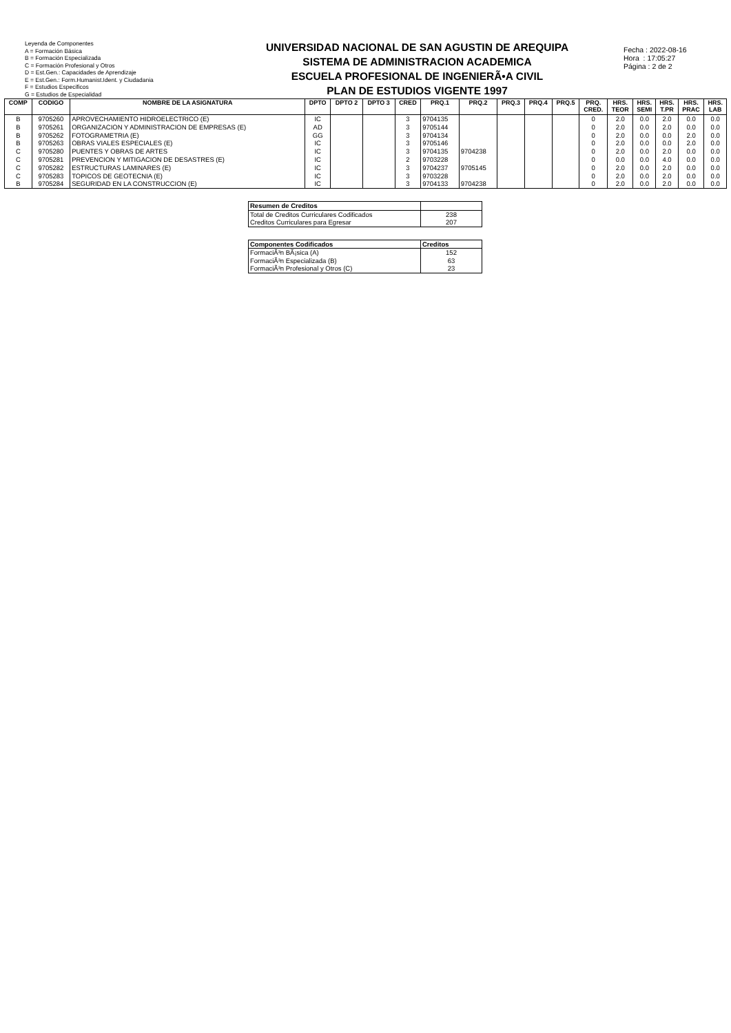Leyenda de Componentes
A = Formación Básica
B = Formación Especializada
C = Formación Profesional y Otros
D = Est.Gen.: Capacidades de Aprendizaje
E = Est.Gen.: Form.Humanist.Ident. y Ciudadania
F = Estudios Especificos
G = Estudios de Especialidad
UNIVERSIDAD NACIONAL DE SAN AGUSTIN DE AREQUIPA
SISTEMA DE ADMINISTRACION ACADEMICA
ESCUELA PROFESIONAL DE INGENIERÃ•A CIVIL
PLAN DE ESTUDIOS VIGENTE 1997
Fecha : 2022-08-16
Hora : 17:05:27
Página : 2 de 2
| COMP | CODIGO | NOMBRE DE LA ASIGNATURA | DPTO | DPTO 2 | DPTO 3 | CRED | PRQ.1 | PRQ.2 | PRQ.3 | PRQ.4 | PRQ.5 | PRQ. CRED. | HRS. TEOR | HRS. SEMI | HRS. T.PR | HRS. PRAC | HRS. LAB |
| --- | --- | --- | --- | --- | --- | --- | --- | --- | --- | --- | --- | --- | --- | --- | --- | --- | --- |
| B | 9705260 | APROVECHAMIENTO HIDROELECTRICO (E) | IC | | | 3 | 9704135 | | | | | 0 | 2.0 | 0.0 | 2.0 | 0.0 | 0.0 |
| B | 9705261 | ORGANIZACION Y ADMINISTRACION DE EMPRESAS (E) | AD | | | 3 | 9705144 | | | | | 0 | 2.0 | 0.0 | 2.0 | 0.0 | 0.0 |
| B | 9705262 | FOTOGRAMETRIA (E) | GG | | | 3 | 9704134 | | | | | 0 | 2.0 | 0.0 | 0.0 | 2.0 | 0.0 |
| B | 9705263 | OBRAS VIALES ESPECIALES (E) | IC | | | 3 | 9705146 | | | | | 0 | 2.0 | 0.0 | 0.0 | 2.0 | 0.0 |
| C | 9705280 | PUENTES Y OBRAS DE ARTES | IC | | | 3 | 9704135 | 9704238 | | | | 0 | 2.0 | 0.0 | 2.0 | 0.0 | 0.0 |
| C | 9705281 | PREVENCION Y MITIGACION DE DESASTRES (E) | IC | | | 2 | 9703228 | | | | | 0 | 0.0 | 0.0 | 4.0 | 0.0 | 0.0 |
| C | 9705282 | ESTRUCTURAS LAMINARES (E) | IC | | | 3 | 9704237 | 9705145 | | | | 0 | 2.0 | 0.0 | 2.0 | 0.0 | 0.0 |
| C | 9705283 | TOPICOS DE GEOTECNIA (E) | IC | | | 3 | 9703228 | | | | | 0 | 2.0 | 0.0 | 2.0 | 0.0 | 0.0 |
| B | 9705284 | SEGURIDAD EN LA CONSTRUCCION (E) | IC | | | 3 | 9704133 | 9704238 | | | | 0 | 2.0 | 0.0 | 2.0 | 0.0 | 0.0 |
| Resumen de Creditos | |
| --- | --- |
| Total de Creditos Curriculares Codificados | 238 |
| Creditos Curriculares para Egresar | 207 |
| Componentes Codificados | Creditos |
| --- | --- |
| FormaciÃ³n BÃ¡sica (A) | 152 |
| FormaciÃ³n Especializada (B) | 63 |
| FormaciÃ³n Profesional y Otros (C) | 23 |